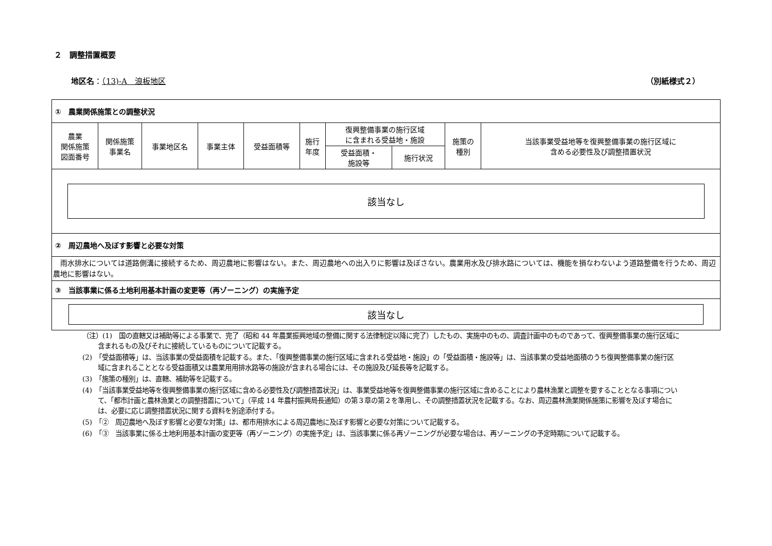２　調整措置概要
地区名：（13)-A　浪板地区 （別紙様式２）
| ① 農業関係施策との調整状況 | | | | | | | | | |
| 農業 関係施策 図面番号 | 関係施策 事業名 | 事業地区名 | 事業主体 | 受益面積等 | 施行 年度 | 復興整備事業の施行区域 に含まれる受益地・施設 | | 施策の 種別 | 当該事業受益地等を復興整備事業の施行区域に 含める必要性及び調整措置状況 |
| | | | | | | 受益面積・ 施設等 | 施行状況 | | |
| 該当なし | | | | | | | | | |
| ② 周辺農地へ及ぼす影響と必要な対策 | | | | | | | | | |
| 雨水排水については道路側溝に接続するため、周辺農地に影響はない。また、周辺農地への出入りに影響は及ぼさない。農業用水及び排水路については、機能を損なわないよう道路整備を行うため、周辺農地に影響はない。 | | | | | | | | | |
| ③ 当該事業に係る土地利用基本計画の変更等（再ゾーニング）の実施予定 | | | | | | | | | |
| 該当なし | | | | | | | | | |
（注）(1)　国の直轄又は補助等による事業で、完了（昭和 44 年農業振興地域の整備に関する法律制定以降に完了）したもの、実施中のもの、調査計画中のものであって、復興整備事業の施行区域に含まれるもの及びそれに接続しているものについて記載する。
(2)　「受益面積等」は、当該事業の受益面積を記載する。また、「復興整備事業の施行区域に含まれる受益地・施設」の「受益面積・施設等」は、当該事業の受益地面積のうち復興整備事業の施行区域に含まれることとなる受益面積又は農業用用排水路等の施設が含まれる場合には、その施設及び延長等を記載する。
(3)　「施策の種別」は、直轄、補助等を記載する。
(4)　「当該事業受益地等を復興整備事業の施行区域に含める必要性及び調整措置状況」は、事業受益地等を復興整備事業の施行区域に含めることにより農林漁業と調整を要することとなる事項について、「都市計画と農林漁業との調整措置について」（平成 14 年農村振興局長通知）の第３章の第２を準用し、その調整措置状況を記載する。なお、周辺農林漁業関係施策に影響を及ぼす場合には、必要に応じ調整措置状況に関する資料を別途添付する。
(5)　「②　周辺農地へ及ぼす影響と必要な対策」は、都市用排水による周辺農地に及ぼす影響と必要な対策について記載する。
(6)　「③　当該事業に係る土地利用基本計画の変更等（再ゾーニング）の実施予定」は、当該事業に係る再ゾーニングが必要な場合は、再ゾーニングの予定時期について記載する。